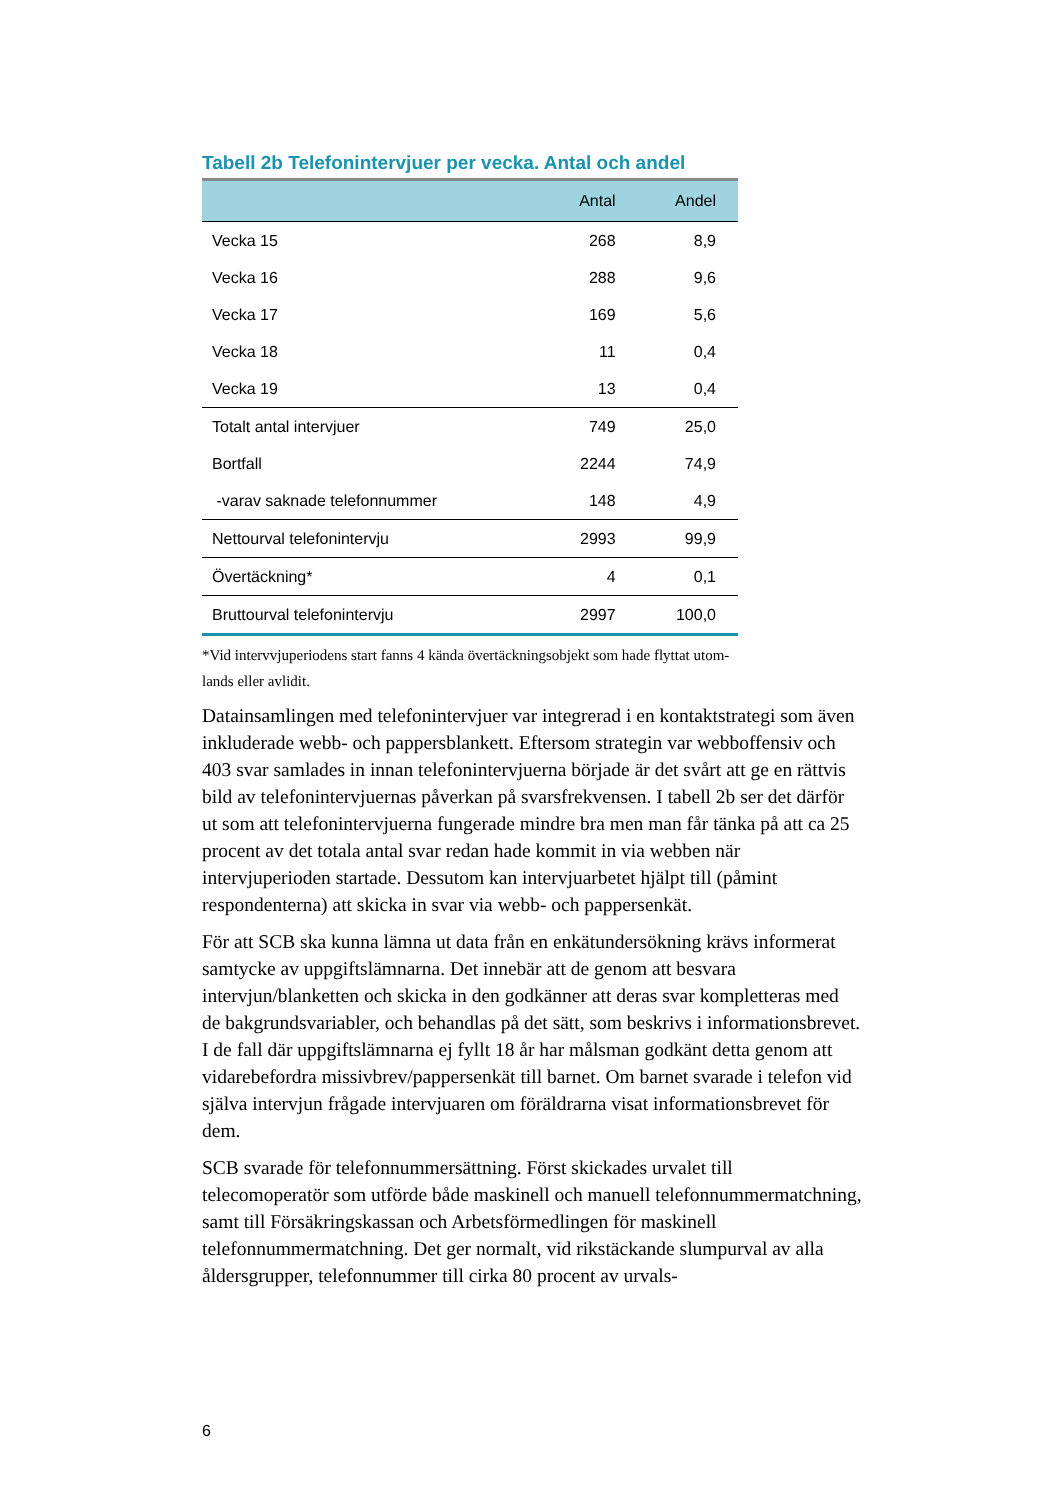Tabell 2b Telefonintervjuer per vecka. Antal och andel
| | Antal | Andel |
| --- | --- | --- |
| Vecka 15 | 268 | 8,9 |
| Vecka 16 | 288 | 9,6 |
| Vecka 17 | 169 | 5,6 |
| Vecka 18 | 11 | 0,4 |
| Vecka 19 | 13 | 0,4 |
| Totalt antal intervjuer | 749 | 25,0 |
| Bortfall | 2244 | 74,9 |
| -varav saknade telefonnummer | 148 | 4,9 |
| Nettourval telefonintervju | 2993 | 99,9 |
| Övertäckning* | 4 | 0,1 |
| Bruttourval telefonintervju | 2997 | 100,0 |
*Vid intervvjuperiodens start fanns 4 kända övertäckningsobjekt som hade flyttat utom-
lands eller avlidit.
Datainsamlingen med telefonintervjuer var integrerad i en kontaktstrategi som även inkluderade webb- och pappersblankett. Eftersom strategin var webboffensiv och 403 svar samlades in innan telefonintervjuerna började är det svårt att ge en rättvis bild av telefonintervjuernas påverkan på svarsfrekvensen. I tabell 2b ser det därför ut som att telefonintervjuerna fungerade mindre bra men man får tänka på att ca 25 procent av det totala antal svar redan hade kommit in via webben när intervjuperioden startade. Dessutom kan intervjuarbetet hjälpt till (påmint respondenterna) att skicka in svar via webb- och pappersenkät.
För att SCB ska kunna lämna ut data från en enkätundersökning krävs informerat samtycke av uppgiftslämnarna. Det innebär att de genom att besvara intervjun/blanketten och skicka in den godkänner att deras svar kompletteras med de bakgrundsvariabler, och behandlas på det sätt, som beskrivs i informationsbrevet. I de fall där uppgiftslämnarna ej fyllt 18 år har målsman godkänt detta genom att vidarebefordra missivbrev/pappersenkät till barnet. Om barnet svarade i telefon vid själva intervjun frågade intervjuaren om föräldrarna visat informationsbrevet för dem.
SCB svarade för telefonnummersättning. Först skickades urvalet till telecomoperatör som utförde både maskinell och manuell telefonnummermatchning, samt till Försäkringskassan och Arbetsförmedlingen för maskinell telefonnummermatchning. Det ger normalt, vid rikstäckande slumpurval av alla åldersgrupper, telefonnummer till cirka 80 procent av urvals-
6